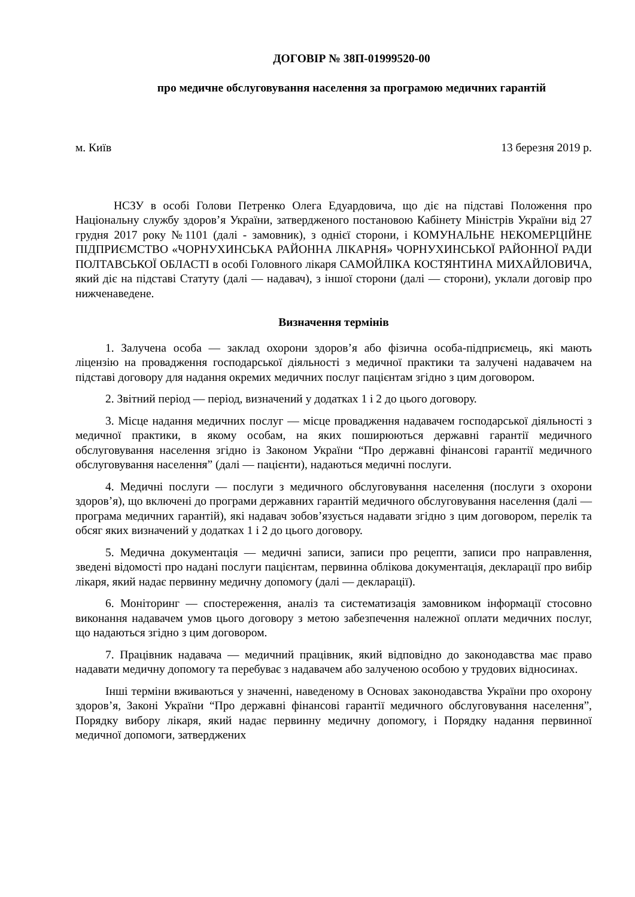ДОГОВІР № 38П-01999520-00
про медичне обслуговування населення за програмою медичних гарантій
м. Київ 13 березня 2019 р.
НСЗУ в особі Голови Петренко Олега Едуардовича, що діє на підставі Положення про Національну службу здоров’я України, затвердженого постановою Кабінету Міністрів України від 27 грудня 2017 року №1101 (далі - замовник), з однієї сторони, і КОМУНАЛЬНЕ НЕКОМЕРЦІЙНЕ ПІДПРИЄМСТВО «ЧОРНУХИНСЬКА РАЙОННА ЛІКАРНЯ» ЧОРНУХИНСЬКОЇ РАЙОННОЇ РАДИ ПОЛТАВСЬКОЇ ОБЛАСТІ в особі Головного лікаря САМОЙЛІКА КОСТЯНТИНА МИХАЙЛОВИЧА, який діє на підставі Статуту (далі — надавач), з іншої сторони (далі — сторони), уклали договір про нижченаведене.
Визначення термінів
1. Залучена особа — заклад охорони здоров’я або фізична особа-підприємець, які мають ліцензію на провадження господарської діяльності з медичної практики та залучені надавачем на підставі договору для надання окремих медичних послуг пацієнтам згідно з цим договором.
2. Звітний період — період, визначений у додатках 1 і 2 до цього договору.
3. Місце надання медичних послуг — місце провадження надавачем господарської діяльності з медичної практики, в якому особам, на яких поширюються державні гарантії медичного обслуговування населення згідно із Законом України “Про державні фінансові гарантії медичного обслуговування населення” (далі — пацієнти), надаються медичні послуги.
4. Медичні послуги — послуги з медичного обслуговування населення (послуги з охорони здоров’я), що включені до програми державних гарантій медичного обслуговування населення (далі — програма медичних гарантій), які надавач зобов’язується надавати згідно з цим договором, перелік та обсяг яких визначений у додатках 1 і 2 до цього договору.
5. Медична документація — медичні записи, записи про рецепти, записи про направлення, зведені відомості про надані послуги пацієнтам, первинна облікова документація, декларації про вибір лікаря, який надає первинну медичну допомогу (далі — декларації).
6. Моніторинг — спостереження, аналіз та систематизація замовником інформації стосовно виконання надавачем умов цього договору з метою забезпечення належної оплати медичних послуг, що надаються згідно з цим договором.
7. Працівник надавача — медичний працівник, який відповідно до законодавства має право надавати медичну допомогу та перебуває з надавачем або залученою особою у трудових відносинах.
Інші терміни вживаються у значенні, наведеному в Основах законодавства України про охорону здоров’я, Законі України “Про державні фінансові гарантії медичного обслуговування населення”, Порядку вибору лікаря, який надає первинну медичну допомогу, і Порядку надання первинної медичної допомоги, затверджених